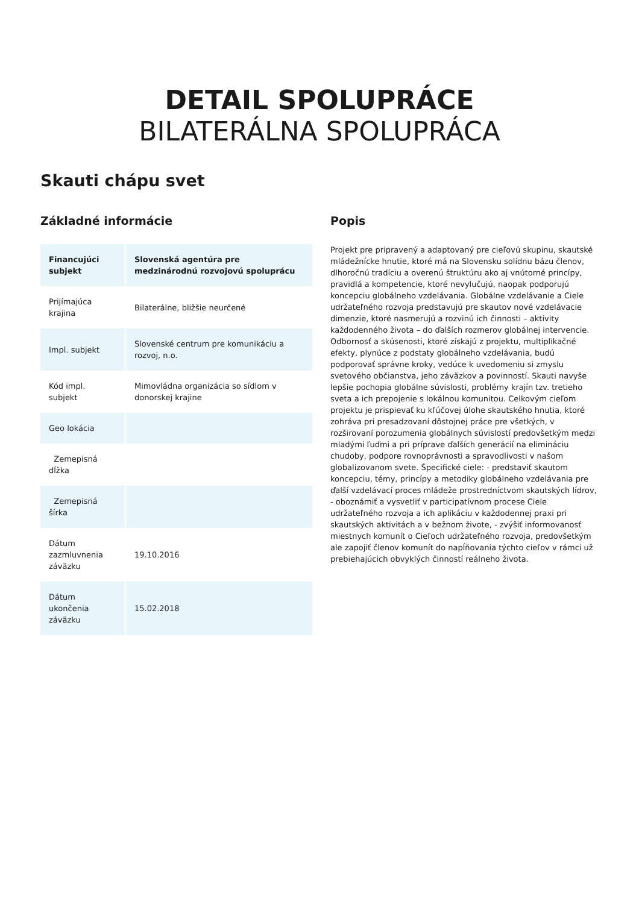DETAIL SPOLUPRÁCE
BILATERÁLNA SPOLUPRÁCA
Skauti chápu svet
Základné informácie
| Financujúci subjekt | Slovenská agentúra pre medzinárodnú rozvojovú spoluprácu |
| --- | --- |
| Prijímajúca krajina | Bilaterálne, bližšie neurčené |
| Impl. subjekt | Slovenské centrum pre komunikáciu a rozvoj, n.o. |
| Kód impl. subjekt | Mimovládna organizácia so sídlom v donorskej krajine |
| Geo lokácia | |
| Zemepisná dĺžka | |
| Zemepisná šírka | |
| Dátum zazmluvnenia záväzku | 19.10.2016 |
| Dátum ukončenia záväzku | 15.02.2018 |
Popis
Projekt pre pripravený a adaptovaný pre cieľovú skupinu, skautské mládežnícke hnutie, ktoré má na Slovensku solídnu bázu členov, dlhoročnú tradíciu a overenú štruktúru ako aj vnútorné princípy, pravidlá a kompetencie, ktoré nevylučujú, naopak podporujú koncepciu globálneho vzdelávania. Globálne vzdelávanie a Ciele udržateľného rozvoja predstavujú pre skautov nové vzdelávacie dimenzie, ktoré nasmerujú a rozvinú ich činnosti – aktivity každodenného života – do ďalších rozmerov globálnej intervencie. Odbornosť a skúsenosti, ktoré získajú z projektu, multiplikačné efekty, plynúce z podstaty globálneho vzdelávania, budú podporovať správne kroky, vedúce k uvedomeniu si zmyslu svetového občianstva, jeho záväzkov a povinností. Skauti navyše lepšie pochopia globálne súvislosti, problémy krajín tzv. tretieho sveta a ich prepojenie s lokálnou komunitou. Celkovým cieľom projektu je prispievať ku kľúčovej úlohe skautského hnutia, ktoré zohráva pri presadzovaní dôstojnej práce pre všetkých, v rozširovaní porozumenia globálnych súvislostí predovšetkým medzi mladými ľuďmi a pri príprave ďalších generácií na elimináciu chudoby, podpore rovnoprávnosti a spravodlivosti v našom globalizovanom svete. Špecifické ciele: - predstaviť skautom koncepciu, témy, princípy a metodiky globálneho vzdelávania pre ďalší vzdelávací proces mládeže prostredníctvom skautských lídrov, - oboznámiť a vysvetliť v participatívnom procese Ciele udržateľného rozvoja a ich aplikáciu v každodennej praxi pri skautských aktivitách a v bežnom živote, - zvýšiť informovanosť miestnych komunít o Cieľoch udržateľného rozvoja, predovšetkým ale zapojiť členov komunít do napĺňovania týchto cieľov v rámci už prebiehajúcich obvyklých činností reálneho života.